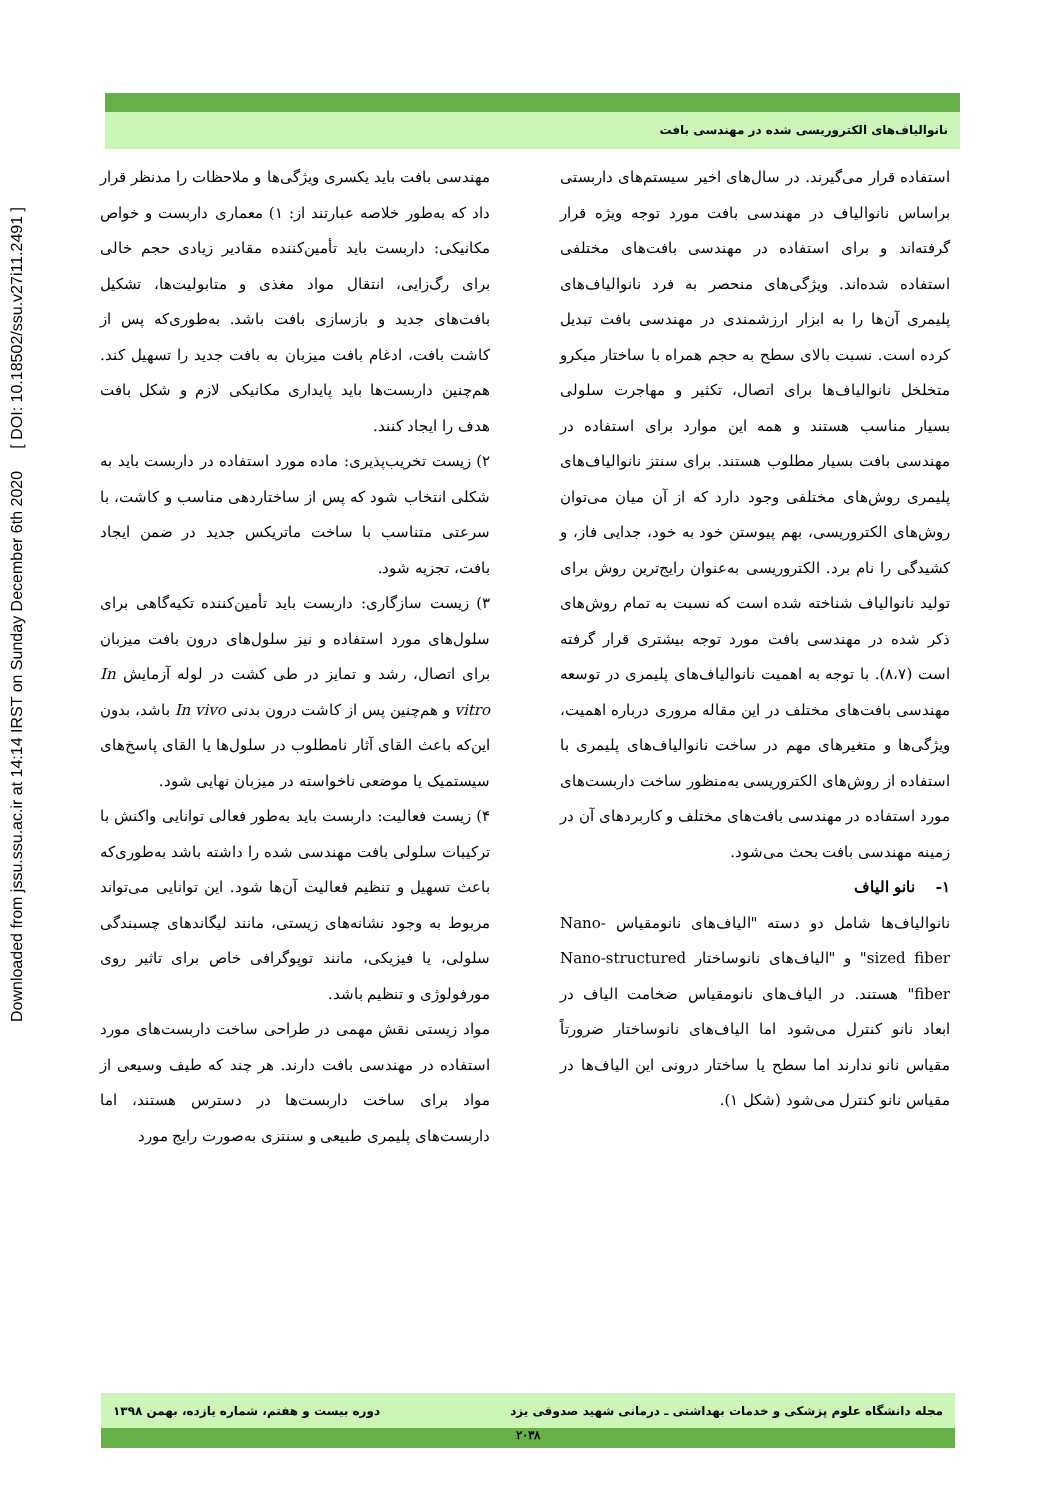Downloaded from jssu.ssu.ac.ir at 14:14 IRST on Sunday December 6th 2020 [ DOI: 10.18502/ssu.v27i11.2491 ]
نانوالیاف‌های الکتروریسی شده در مهندسی بافت
مهندسی بافت باید یکسری ویژگی‌ها و ملاحظات را مدنظر قرار داد که به‌طور خلاصه عبارتند از: ۱) معماری داربست و خواص مکانیکی: داربست باید تأمین‌کننده مقادیر زیادی حجم خالی برای رگ‌زایی، انتقال مواد مغذی و متابولیت‌ها، تشکیل بافت‌های جدید و بازسازی بافت باشد. به‌طوری‌که پس از کاشت بافت، ادغام بافت میزبان به بافت جدید را تسهیل کند. هم‌چنین داربست‌ها باید پایداری مکانیکی لازم و شکل بافت هدف را ایجاد کنند.
۲) زیست تخریب‌پذیری: ماده مورد استفاده در داربست باید به شکلی انتخاب شود که پس از ساختاردهی مناسب و کاشت، با سرعتی متناسب با ساخت ماتریکس جدید در ضمن ایجاد بافت، تجزیه شود.
۳) زیست سازگاری: داربست باید تأمین‌کننده تکیه‌گاهی برای سلول‌های مورد استفاده و نیز سلول‌های درون بافت میزبان برای اتصال، رشد و تمایز در طی کشت در لوله آزمایش In vitro و هم‌چنین پس از کاشت درون بدنی In vivo باشد، بدون این‌که باعث القای آثار نامطلوب در سلول‌ها یا القای پاسخ‌های سیستمیک یا موضعی ناخواسته در میزبان نهایی شود.
۴) زیست فعالیت: داربست باید به‌طور فعالی توانایی واکنش با ترکیبات سلولی بافت مهندسی شده را داشته باشد به‌طوری‌که باعث تسهیل و تنظیم فعالیت آن‌ها شود. این توانایی می‌تواند مربوط به وجود نشانه‌های زیستی، مانند لیگاندهای چسبندگی سلولی، یا فیزیکی، مانند توپوگرافی خاص برای تاثیر روی مورفولوژی و تنظیم باشد.
مواد زیستی نقش مهمی در طراحی ساخت داربست‌های مورد استفاده در مهندسی بافت دارند. هر چند که طیف وسیعی از مواد برای ساخت داربست‌ها در دسترس هستند، اما داربست‌های پلیمری طبیعی و سنتزی به‌صورت رایج مورد
استفاده قرار می‌گیرند. در سال‌های اخیر سیستم‌های داربستی براساس نانوالیاف در مهندسی بافت مورد توجه ویژه قرار گرفته‌اند و برای استفاده در مهندسی بافت‌های مختلفی استفاده شده‌اند. ویژگی‌های منحصر به فرد نانوالیاف‌های پلیمری آن‌ها را به ابزار ارزشمندی در مهندسی بافت تبدیل کرده است. نسبت بالای سطح به حجم همراه با ساختار میکرو متخلخل نانوالیاف‌ها برای اتصال، تکثیر و مهاجرت سلولی بسیار مناسب هستند و همه این موارد برای استفاده در مهندسی بافت بسیار مطلوب هستند. برای سنتز نانوالیاف‌های پلیمری روش‌های مختلفی وجود دارد که از آن میان می‌توان روش‌های الکتروریسی، بهم پیوستن خود به خود، جدایی فاز، و کشیدگی را نام برد. الکتروریسی به‌عنوان رایج‌ترین روش برای تولید نانوالیاف شناخته شده است که نسبت به تمام روش‌های ذکر شده در مهندسی بافت مورد توجه بیشتری قرار گرفته است (۸،۷). با توجه به اهمیت نانوالیاف‌های پلیمری در توسعه مهندسی بافت‌های مختلف در این مقاله مروری درباره اهمیت، ویژگی‌ها و متغیرهای مهم در ساخت نانوالیاف‌های پلیمری با استفاده از روش‌های الکتروریسی به‌منظور ساخت داربست‌های مورد استفاده در مهندسی بافت‌های مختلف و کاربردهای آن در زمینه مهندسی بافت بحث می‌شود.
۱- نانو الیاف
نانوالیاف‌ها شامل دو دسته "الیاف‌های نانومقیاس Nano-sized fiber" و "الیاف‌های نانوساختار Nano-structured fiber" هستند. در الیاف‌های نانومقیاس ضخامت الیاف در ابعاد نانو کنترل می‌شود اما الیاف‌های نانوساختار ضرورتاً مقیاس نانو ندارند اما سطح یا ساختار درونی این الیاف‌ها در مقیاس نانو کنترل می‌شود (شکل ۱).
مجله دانشگاه علوم پزشکی و خدمات بهداشتی ـ درمانی شهید صدوقی یزد دوره بیست و هفتم، شماره یازده، بهمن ۱۳۹۸
۲۰۳۸